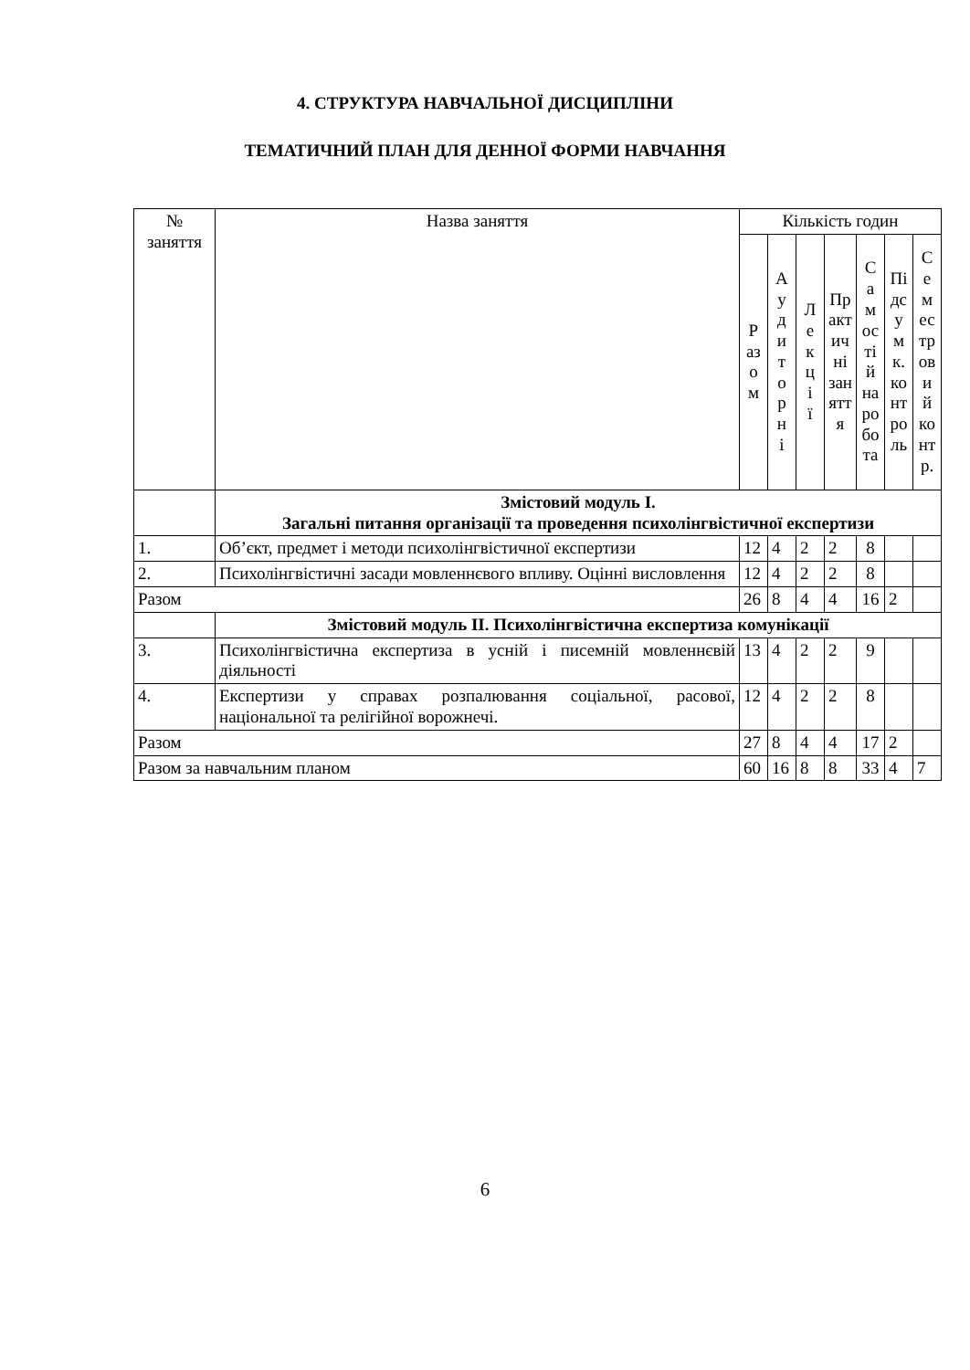4. СТРУКТУРА НАВЧАЛЬНОЇ ДИСЦИПЛІНИ
ТЕМАТИЧНИЙ ПЛАН ДЛЯ ДЕННОЇ ФОРМИ НАВЧАННЯ
| № заняття | Назва заняття | Кількість годин | | | | | | |
| --- | --- | --- | --- | --- | --- | --- | --- | --- |
| | | Р аз о м | А у д и т о р н і | Л е к ц і ї | Пр акт ич ні зан ятт я | С а м ос ті й на ро бо та | Пі дс у м к. ко нт ро ль | С е м ес тр ов и й ко нт р. |
| | Змістовий модуль I. Загальні питання організації та проведення психолінгвістичної експертизи | | | | | | | |
| 1. | Об’єкт, предмет і методи психолінгвістичної експертизи | 12 | 4 | 2 | 2 | 8 | | |
| 2. | Психолінгвістичні засади мовленнєвого впливу. Оцінні висловлення | 12 | 4 | 2 | 2 | 8 | | |
| Разом | | 26 | 8 | 4 | 4 | 16 | 2 | |
| | Змістовий модуль II. Психолінгвістична експертиза комунікації | | | | | | | |
| 3. | Психолінгвістична експертиза в усній і писемній мовленнєвій діяльності | 13 | 4 | 2 | 2 | 9 | | |
| 4. | Експертизи у справах розпалювання соціальної, расової, національної та релігійної ворожнечі. | 12 | 4 | 2 | 2 | 8 | | |
| Разом | | 27 | 8 | 4 | 4 | 17 | 2 | |
| Разом за навчальним планом | | 60 | 16 | 8 | 8 | 33 | 4 | 7 |
6